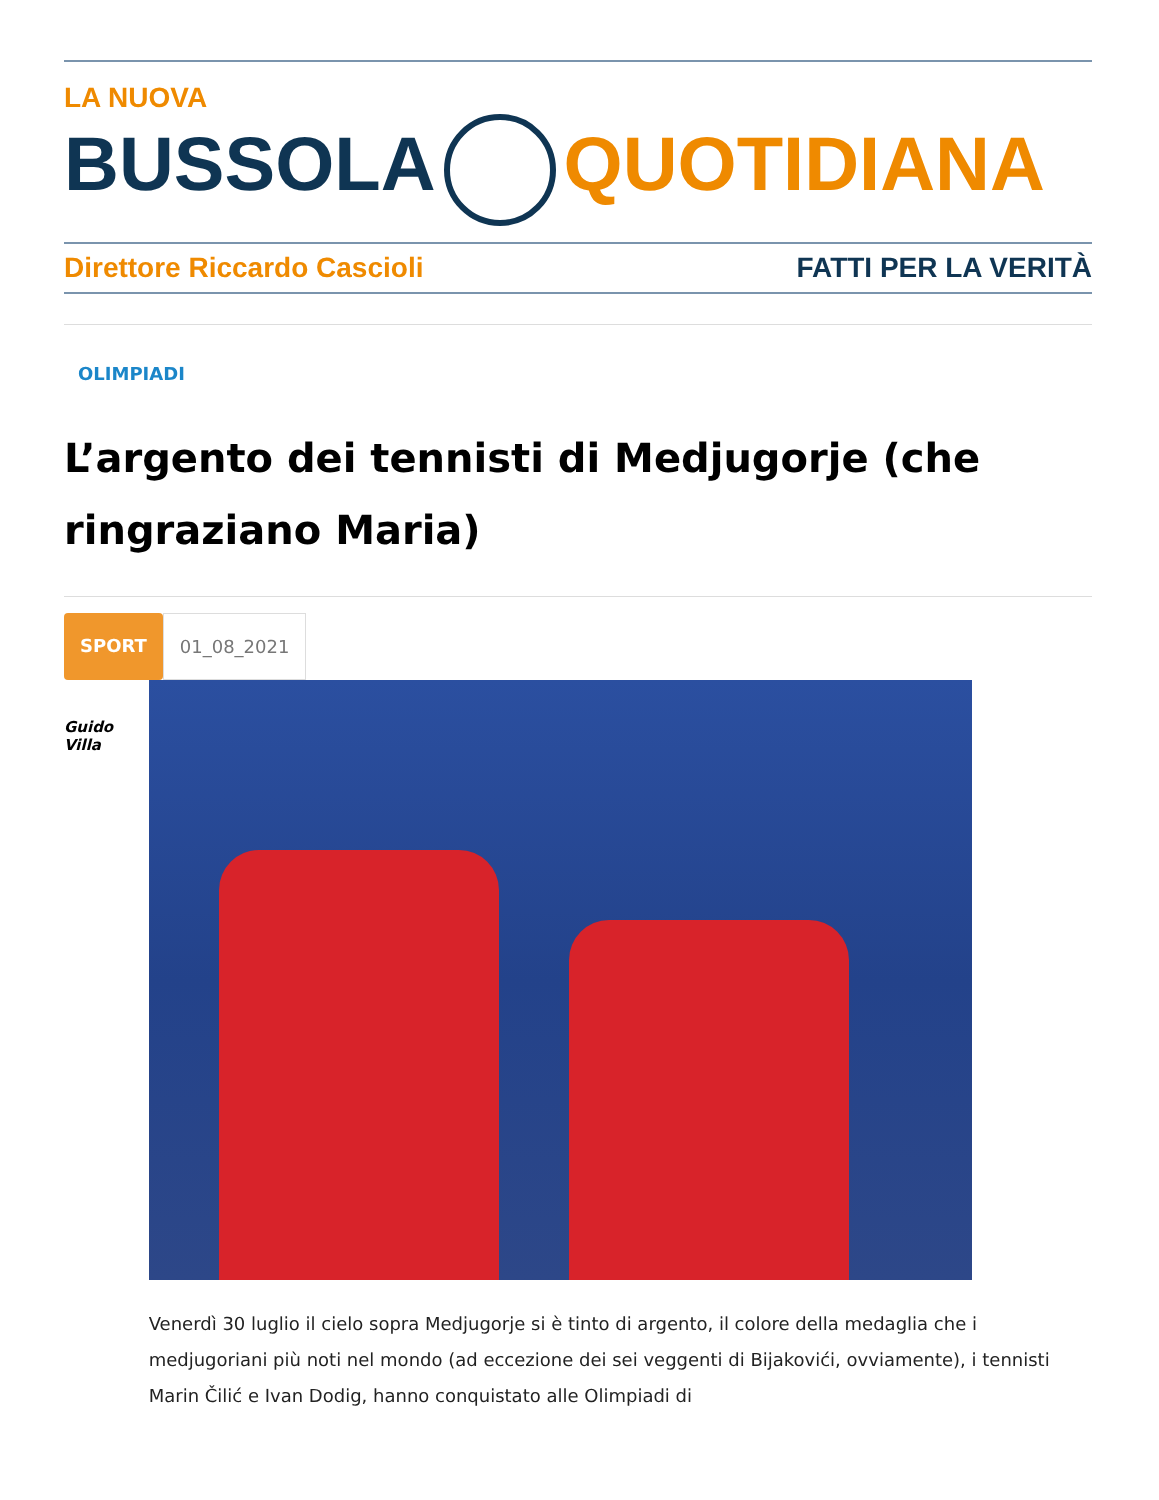LA NUOVA
BUSSOLA QUOTIDIANA
Direttore Riccardo Cascioli FATTI PER LA VERITÀ
OLIMPIADI
L’argento dei tennisti di Medjugorje (che ringraziano Maria)
SPORT 01_08_2021
Guido Villa
Venerdì 30 luglio il cielo sopra Medjugorje si è tinto di argento, il colore della medaglia che i medjugoriani più noti nel mondo (ad eccezione dei sei veggenti di Bijakovići, ovviamente), i tennisti Marin Čilić e Ivan Dodig, hanno conquistato alle Olimpiadi di